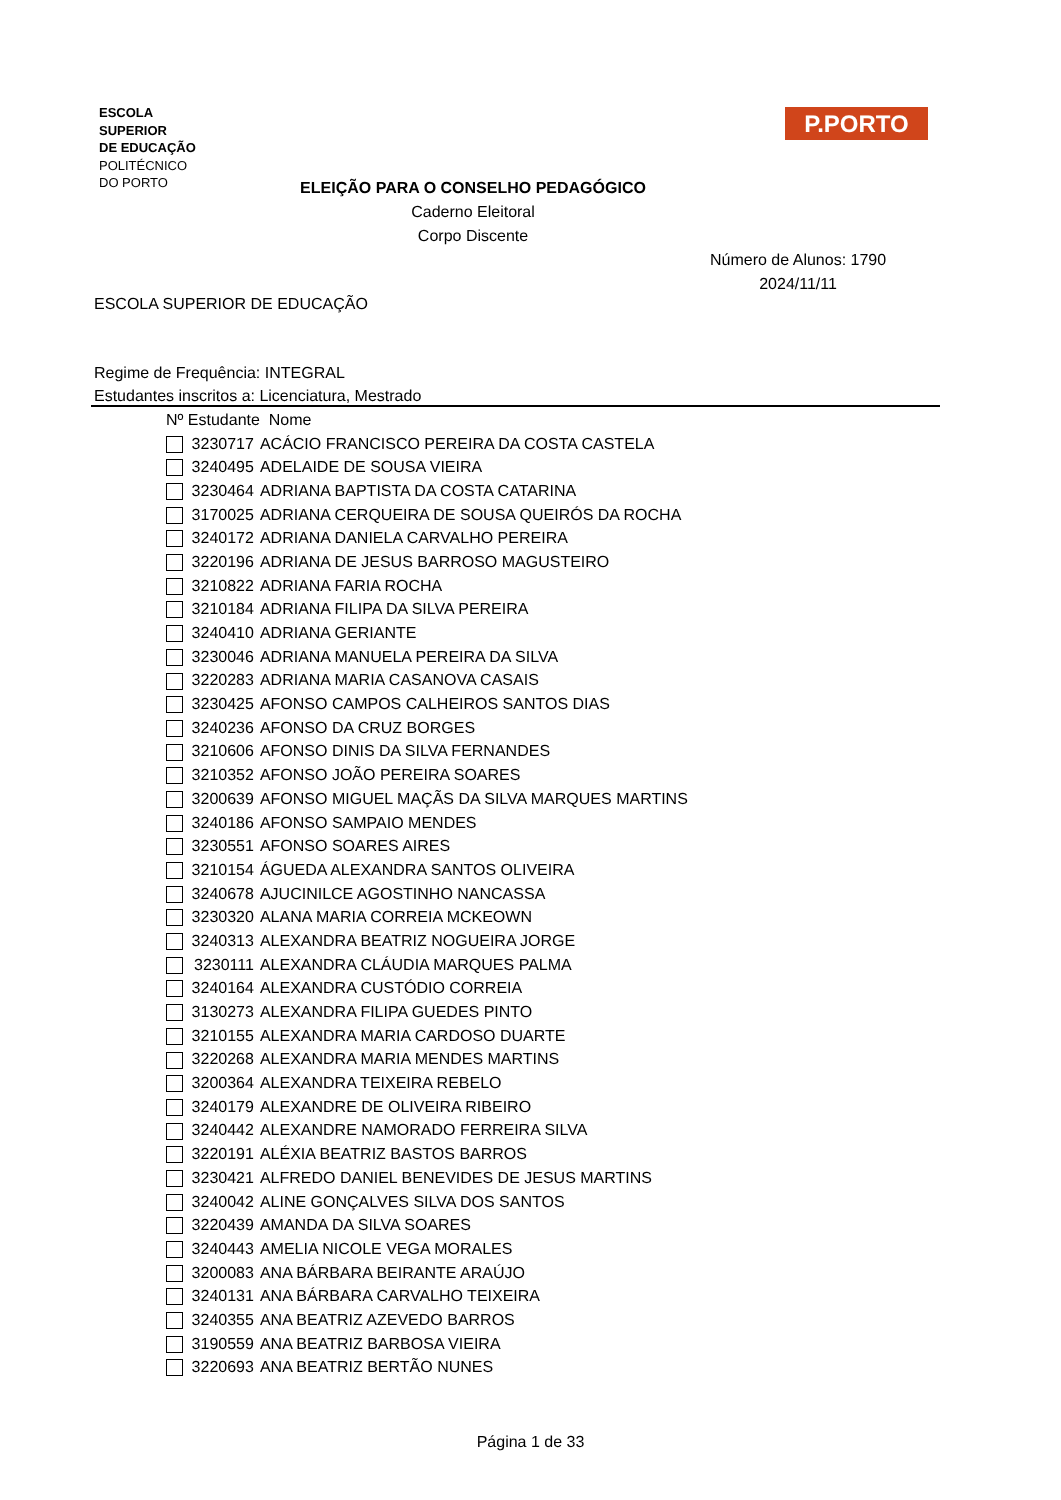ESCOLA
SUPERIOR
DE EDUCAÇÃO
POLITÉCNICO
DO PORTO
P.PORTO
ELEIÇÃO PARA O CONSELHO PEDAGÓGICO
Caderno Eleitoral
Corpo Discente
Número de Alunos: 1790
2024/11/11
ESCOLA SUPERIOR DE EDUCAÇÃO
Regime de Frequência: INTEGRAL
Estudantes inscritos a: Licenciatura, Mestrado
| Nº Estudante | | Nome |
| --- | --- | --- |
| | 3230717 | ACÁCIO FRANCISCO PEREIRA DA COSTA CASTELA |
| | 3240495 | ADELAIDE DE SOUSA VIEIRA |
| | 3230464 | ADRIANA BAPTISTA DA COSTA CATARINA |
| | 3170025 | ADRIANA CERQUEIRA DE SOUSA QUEIRÓS DA ROCHA |
| | 3240172 | ADRIANA DANIELA CARVALHO PEREIRA |
| | 3220196 | ADRIANA DE JESUS BARROSO MAGUSTEIRO |
| | 3210822 | ADRIANA FARIA ROCHA |
| | 3210184 | ADRIANA FILIPA DA SILVA PEREIRA |
| | 3240410 | ADRIANA GERIANTE |
| | 3230046 | ADRIANA MANUELA PEREIRA DA SILVA |
| | 3220283 | ADRIANA MARIA CASANOVA CASAIS |
| | 3230425 | AFONSO CAMPOS CALHEIROS SANTOS DIAS |
| | 3240236 | AFONSO DA CRUZ BORGES |
| | 3210606 | AFONSO DINIS DA SILVA FERNANDES |
| | 3210352 | AFONSO JOÃO PEREIRA SOARES |
| | 3200639 | AFONSO MIGUEL MAÇÃS DA SILVA MARQUES MARTINS |
| | 3240186 | AFONSO SAMPAIO MENDES |
| | 3230551 | AFONSO SOARES AIRES |
| | 3210154 | ÁGUEDA ALEXANDRA SANTOS OLIVEIRA |
| | 3240678 | AJUCINILCE AGOSTINHO NANCASSA |
| | 3230320 | ALANA MARIA CORREIA MCKEOWN |
| | 3240313 | ALEXANDRA BEATRIZ NOGUEIRA JORGE |
| | 3230111 | ALEXANDRA CLÁUDIA MARQUES PALMA |
| | 3240164 | ALEXANDRA CUSTÓDIO CORREIA |
| | 3130273 | ALEXANDRA FILIPA GUEDES PINTO |
| | 3210155 | ALEXANDRA MARIA CARDOSO DUARTE |
| | 3220268 | ALEXANDRA MARIA MENDES MARTINS |
| | 3200364 | ALEXANDRA TEIXEIRA REBELO |
| | 3240179 | ALEXANDRE DE OLIVEIRA RIBEIRO |
| | 3240442 | ALEXANDRE NAMORADO FERREIRA SILVA |
| | 3220191 | ALÉXIA BEATRIZ BASTOS BARROS |
| | 3230421 | ALFREDO DANIEL BENEVIDES DE JESUS MARTINS |
| | 3240042 | ALINE GONÇALVES SILVA DOS SANTOS |
| | 3220439 | AMANDA DA SILVA SOARES |
| | 3240443 | AMELIA NICOLE VEGA MORALES |
| | 3200083 | ANA BÁRBARA BEIRANTE ARAÚJO |
| | 3240131 | ANA BÁRBARA CARVALHO TEIXEIRA |
| | 3240355 | ANA BEATRIZ AZEVEDO BARROS |
| | 3190559 | ANA BEATRIZ BARBOSA VIEIRA |
| | 3220693 | ANA BEATRIZ BERTÃO NUNES |
Página 1 de 33